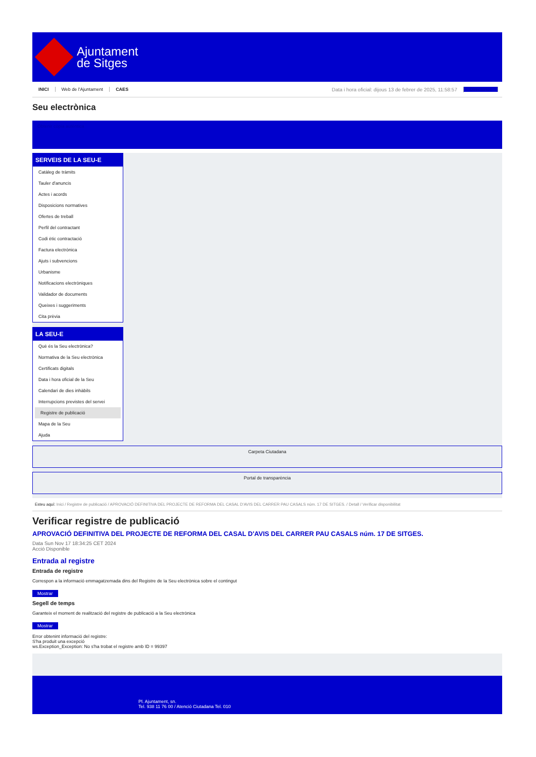Ajuntament
de Sitges
INICI Web de l'Ajuntament CAES Data i hora oficial: dijous 13 de febrer de 2025, 11:58:57 Directorios
Seu electrònica
Obtenir còpia autèntica
SERVEIS DE LA SEU-E
Catàleg de tràmits
Tauler d'anuncis
Actes i acords
Disposicions normatives
Ofertes de treball
Perfil del contractant
Codi ètic contractació
Factura electrònica
Ajuts i subvencions
Urbanisme
Notificacions electròniques
Validador de documents
Queixes i suggeriments
Cita prèvia
LA SEU-E
Què és la Seu electrònica?
Normativa de la Seu electrònica
Certificats digitals
Data i hora oficial de la Seu
Calendari de dies inhàbils
Interrupcions previstes del servei
Registre de publicació
Mapa de la Seu
Ajuda
Carpeta Ciutadana
Portal de transparència
Esteu aquí: Inici / Registre de publicació / APROVACIÓ DEFINITIVA DEL PROJECTE DE REFORMA DEL CASAL D'AVIS DEL CARRER PAU CASALS núm. 17 DE SITGES. / Detall / Verificar disponibilitat
Verificar registre de publicació
APROVACIÓ DEFINITIVA DEL PROJECTE DE REFORMA DEL CASAL D'AVIS DEL CARRER PAU CASALS núm. 17 DE SITGES.
Data Sun Nov 17 18:34:25 CET 2024
Acció Disponible
Entrada al registre
Entrada de registre
Correspon a la informació emmagatzemada dins del Registre de la Seu electrònica sobre el contingut
Mostrar
Segell de temps
Garanteix el moment de realització del registre de publicació a la Seu electrònica
Mostrar
Error obtenint informació del registre:
S'ha produit una excepció
ws.Exception_Exception: No s'ha trobat el registre amb ID = 99397
Pl. Ajuntament, sn.
Tel. 938 11 76 00 / Atenció Ciutadana Tel. 010